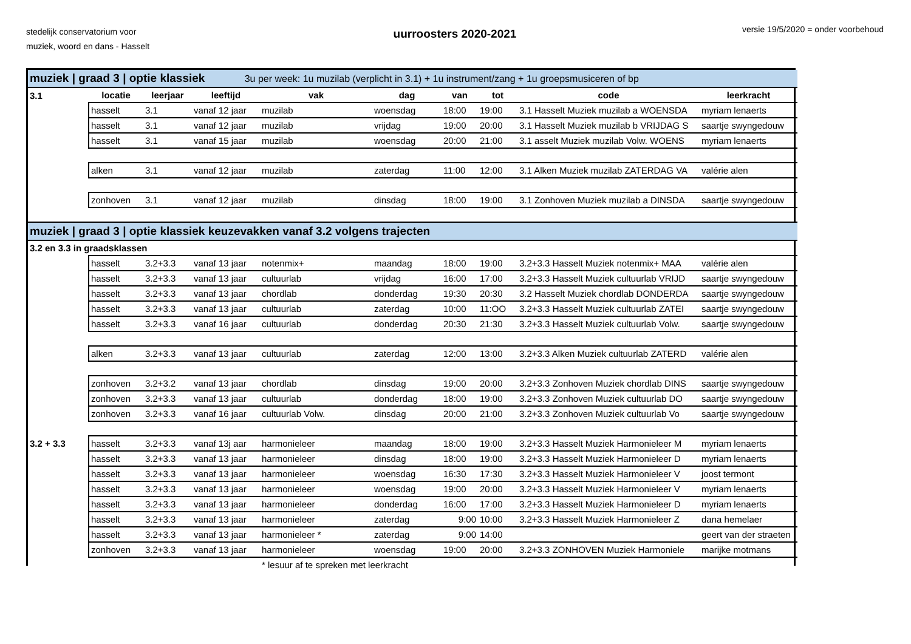stedelijk conservatorium voor
muziek, woord en dans - Hasselt
uurroosters 2020-2021
versie 19/5/2020 = onder voorbehoud
| muziek / graad 3 / optie klassiek 3u per week: 1u muzilab (verplicht in 3.1) + 1u instrument/zang + 1u groepsmusiceren of bp | | | | | | | | | |
| 3.1 | locatie | leerjaar | leeftijd | vak | dag | van | tot | code | leerkracht |
| | hasselt | 3.1 | vanaf 12 jaar | muzilab | woensdag | 18:00 | 19:00 | 3.1 Hasselt Muziek muzilab a WOENSDA | myriam lenaerts |
| | hasselt | 3.1 | vanaf 12 jaar | muzilab | vrijdag | 19:00 | 20:00 | 3.1 Hasselt Muziek muzilab b VRIJDAG S | saartje swyngedouw |
| | hasselt | 3.1 | vanaf 15 jaar | muzilab | woensdag | 20:00 | 21:00 | 3.1 asselt Muziek muzilab Volw. WOENS | myriam lenaerts |
| | alken | 3.1 | vanaf 12 jaar | muzilab | zaterdag | 11:00 | 12:00 | 3.1 Alken Muziek muzilab ZATERDAG VA | valérie alen |
| | zonhoven | 3.1 | vanaf 12 jaar | muzilab | dinsdag | 18:00 | 19:00 | 3.1 Zonhoven Muziek muzilab a DINSDA | saartje swyngedouw |
| muziek / graad 3 / optie klassiek keuzevakken vanaf 3.2 volgens trajecten | | | | | | | | | |
| 3.2 en 3.3 in graadsklassen | | | | | | | | | |
| | hasselt | 3.2+3.3 | vanaf 13 jaar | notenmix+ | maandag | 18:00 | 19:00 | 3.2+3.3 Hasselt Muziek notenmix+ MAA | valérie alen |
| | hasselt | 3.2+3.3 | vanaf 13 jaar | cultuurlab | vrijdag | 16:00 | 17:00 | 3.2+3.3 Hasselt Muziek cultuurlab VRIJD | saartje swyngedouw |
| | hasselt | 3.2+3.3 | vanaf 13 jaar | chordlab | donderdag | 19:30 | 20:30 | 3.2 Hasselt Muziek chordlab DONDERDA | saartje swyngedouw |
| | hasselt | 3.2+3.3 | vanaf 13 jaar | cultuurlab | zaterdag | 10:00 | 11:OO | 3.2+3.3 Hasselt Muziek cultuurlab ZATEI | saartje swyngedouw |
| | hasselt | 3.2+3.3 | vanaf 16 jaar | cultuurlab | donderdag | 20:30 | 21:30 | 3.2+3.3 Hasselt Muziek cultuurlab Volw. | saartje swyngedouw |
| | alken | 3.2+3.3 | vanaf 13 jaar | cultuurlab | zaterdag | 12:00 | 13:00 | 3.2+3.3 Alken Muziek cultuurlab ZATERD | valérie alen |
| | zonhoven | 3.2+3.2 | vanaf 13 jaar | chordlab | dinsdag | 19:00 | 20:00 | 3.2+3.3 Zonhoven Muziek chordlab DINS | saartje swyngedouw |
| | zonhoven | 3.2+3.3 | vanaf 13 jaar | cultuurlab | donderdag | 18:00 | 19:00 | 3.2+3.3 Zonhoven Muziek cultuurlab DO | saartje swyngedouw |
| | zonhoven | 3.2+3.3 | vanaf 16 jaar | cultuurlab Volw. | dinsdag | 20:00 | 21:00 | 3.2+3.3 Zonhoven Muziek cultuurlab Vo | saartje swyngedouw |
| 3.2 + 3.3 | hasselt | 3.2+3.3 | vanaf 13j aar | harmonieleer | maandag | 18:00 | 19:00 | 3.2+3.3 Hasselt Muziek Harmonieleer M | myriam lenaerts |
| | hasselt | 3.2+3.3 | vanaf 13 jaar | harmonieleer | dinsdag | 18:00 | 19:00 | 3.2+3.3 Hasselt Muziek Harmonieleer D | myriam lenaerts |
| | hasselt | 3.2+3.3 | vanaf 13 jaar | harmonieleer | woensdag | 16:30 | 17:30 | 3.2+3.3 Hasselt Muziek Harmonieleer V | joost termont |
| | hasselt | 3.2+3.3 | vanaf 13 jaar | harmonieleer | woensdag | 19:00 | 20:00 | 3.2+3.3 Hasselt Muziek Harmonieleer V | myriam lenaerts |
| | hasselt | 3.2+3.3 | vanaf 13 jaar | harmonieleer | donderdag | 16:00 | 17:00 | 3.2+3.3 Hasselt Muziek Harmonieleer D | myriam lenaerts |
| | hasselt | 3.2+3.3 | vanaf 13 jaar | harmonieleer | zaterdag | 9:00 | 10:00 | 3.2+3.3 Hasselt Muziek Harmonieleer Z | dana hemelaer |
| | hasselt | 3.2+3.3 | vanaf 13 jaar | harmonieleer * | zaterdag | 9:00 | 14:00 | | geert van der straeten |
| | zonhoven | 3.2+3.3 | vanaf 13 jaar | harmonieleer | woensdag | 19:00 | 20:00 | 3.2+3.3 ZONHOVEN Muziek Harmoniele | marijke motmans |
| | | | | * lesuur af te spreken met leerkracht | | | | | |